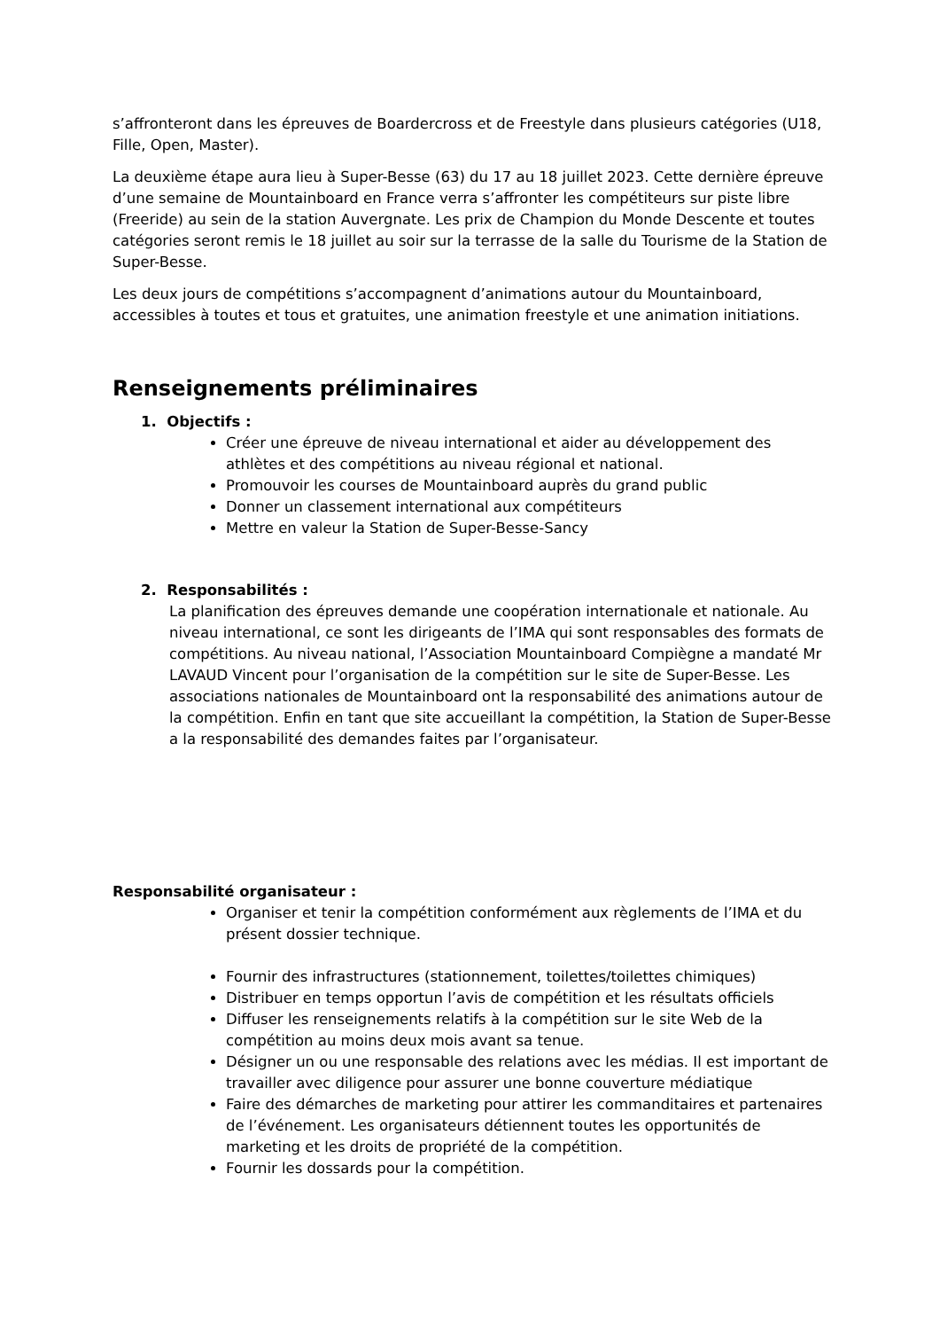s’affronteront dans les épreuves de Boardercross et de Freestyle dans plusieurs catégories (U18, Fille, Open, Master).
La deuxième étape aura lieu à Super-Besse (63) du 17 au 18 juillet 2023. Cette dernière épreuve d’une semaine de Mountainboard en France verra s’affronter les compétiteurs sur piste libre (Freeride) au sein de la station Auvergnate. Les prix de Champion du Monde Descente et toutes catégories seront remis le 18 juillet au soir sur la terrasse de la salle du Tourisme de la Station de Super-Besse.
Les deux jours de compétitions s’accompagnent d’animations autour du Mountainboard, accessibles à toutes et tous et gratuites, une animation freestyle et une animation initiations.
Renseignements préliminaires
1. Objectifs :
Créer une épreuve de niveau international et aider au développement des athlètes et des compétitions au niveau régional et national.
Promouvoir les courses de Mountainboard auprès du grand public
Donner un classement international aux compétiteurs
Mettre en valeur la Station de Super-Besse-Sancy
2. Responsabilités :
La planification des épreuves demande une coopération internationale et nationale. Au niveau international, ce sont les dirigeants de l’IMA qui sont responsables des formats de compétitions. Au niveau national, l’Association Mountainboard Compiègne a mandaté Mr LAVAUD Vincent pour l’organisation de la compétition sur le site de Super-Besse. Les associations nationales de Mountainboard ont la responsabilité des animations autour de la compétition. Enfin en tant que site accueillant la compétition, la Station de Super-Besse a la responsabilité des demandes faites par l’organisateur.
Responsabilité organisateur :
Organiser et tenir la compétition conformément aux règlements de l’IMA et du présent dossier technique.
Fournir des infrastructures (stationnement, toilettes/toilettes chimiques)
Distribuer en temps opportun l’avis de compétition et les résultats officiels
Diffuser les renseignements relatifs à la compétition sur le site Web de la compétition au moins deux mois avant sa tenue.
Désigner un ou une responsable des relations avec les médias. Il est important de travailler avec diligence pour assurer une bonne couverture médiatique
Faire des démarches de marketing pour attirer les commanditaires et partenaires de l’événement. Les organisateurs détiennent toutes les opportunités de marketing et les droits de propriété de la compétition.
Fournir les dossards pour la compétition.